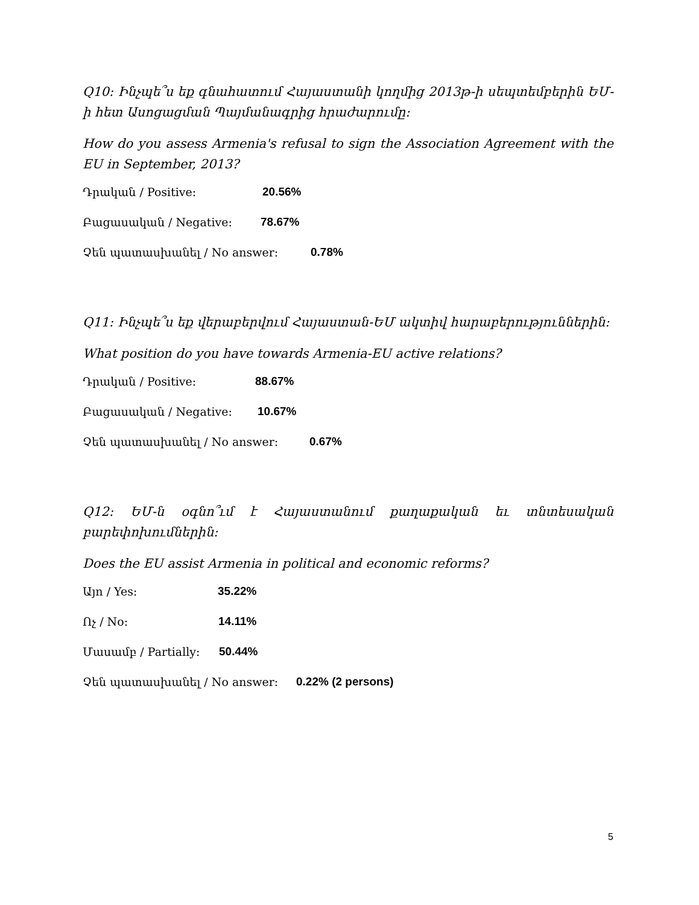Q10: Ինչպե՞ս եք գնահատում Հայաստանի կողմից 2013թ-ի սեպտեմբերին ԵՄ-ի հետ Ասոցացման Պայմանագրից հրաժարումը:
How do you assess Armenia's refusal to sign the Association Agreement with the EU in September, 2013?
Դրական / Positive: 20.56%
Բացասական / Negative: 78.67%
Չեն պատասխանել / No answer: 0.78%
Q11: Ինչպե՞ս եք վերաբերվում Հայաստան-ԵՄ ակտիվ հարաբերություններին:
What position do you have towards Armenia-EU active relations?
Դրական / Positive: 88.67%
Բացասական / Negative: 10.67%
Չեն պատասխանել / No answer: 0.67%
Q12: ԵՄ-ն օգնո՞ւմ է Հայաստանում քաղաքական եւ տնտեսական բարեփոխումներին:
Does the EU assist Armenia in political and economic reforms?
Այո / Yes: 35.22%
Ոչ / No: 14.11%
Մասամբ / Partially: 50.44%
Չեն պատասխանել / No answer: 0.22% (2 persons)
5